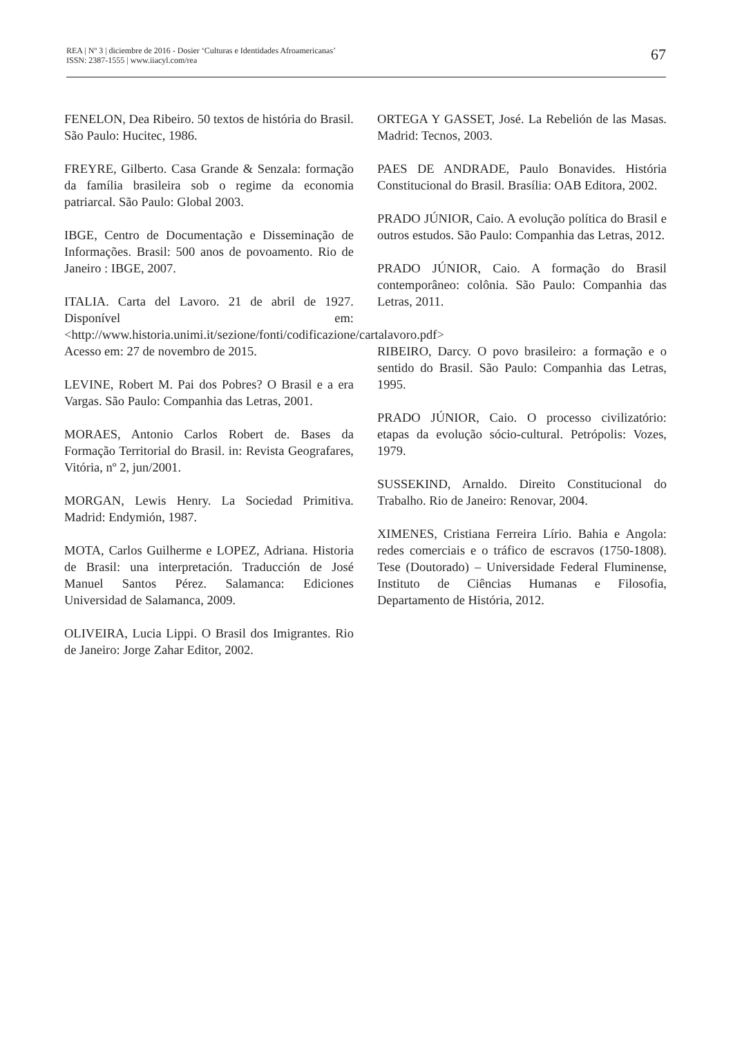REA | Nº 3 | diciembre de 2016 - Dosier ‘Culturas e Identidades Afroamericanas’
ISSN: 2387-1555 | www.iiacyl.com/rea
67
FENELON, Dea Ribeiro. 50 textos de história do Brasil. São Paulo: Hucitec, 1986.
FREYRE, Gilberto. Casa Grande & Senzala: formação da família brasileira sob o regime da economia patriarcal. São Paulo: Global 2003.
IBGE, Centro de Documentação e Disseminação de Informações. Brasil: 500 anos de povoamento. Rio de Janeiro : IBGE, 2007.
ITALIA. Carta del Lavoro. 21 de abril de 1927. Disponível em: <http://www.historia.unimi.it/sezione/fonti/codificazione/cartalavoro.pdf> Acesso em: 27 de novembro de 2015.
LEVINE, Robert M. Pai dos Pobres? O Brasil e a era Vargas. São Paulo: Companhia das Letras, 2001.
MORAES, Antonio Carlos Robert de. Bases da Formação Territorial do Brasil. in: Revista Geografares, Vitória, nº 2, jun/2001.
MORGAN, Lewis Henry. La Sociedad Primitiva. Madrid: Endymión, 1987.
MOTA, Carlos Guilherme e LOPEZ, Adriana. Historia de Brasil: una interpretación. Traducción de José Manuel Santos Pérez. Salamanca: Ediciones Universidad de Salamanca, 2009.
OLIVEIRA, Lucia Lippi. O Brasil dos Imigrantes. Rio de Janeiro: Jorge Zahar Editor, 2002.
ORTEGA Y GASSET, José. La Rebelión de las Masas. Madrid: Tecnos, 2003.
PAES DE ANDRADE, Paulo Bonavides. História Constitucional do Brasil. Brasília: OAB Editora, 2002.
PRADO JÚNIOR, Caio. A evolução política do Brasil e outros estudos. São Paulo: Companhia das Letras, 2012.
PRADO JÚNIOR, Caio. A formação do Brasil contemporâneo: colônia. São Paulo: Companhia das Letras, 2011.
RIBEIRO, Darcy. O povo brasileiro: a formação e o sentido do Brasil. São Paulo: Companhia das Letras, 1995.
PRADO JÚNIOR, Caio. O processo civilizatório: etapas da evolução sócio-cultural. Petrópolis: Vozes, 1979.
SUSSEKIND, Arnaldo. Direito Constitucional do Trabalho. Rio de Janeiro: Renovar, 2004.
XIMENES, Cristiana Ferreira Lírio. Bahia e Angola: redes comerciais e o tráfico de escravos (1750-1808). Tese (Doutorado) – Universidade Federal Fluminense, Instituto de Ciências Humanas e Filosofia, Departamento de História, 2012.